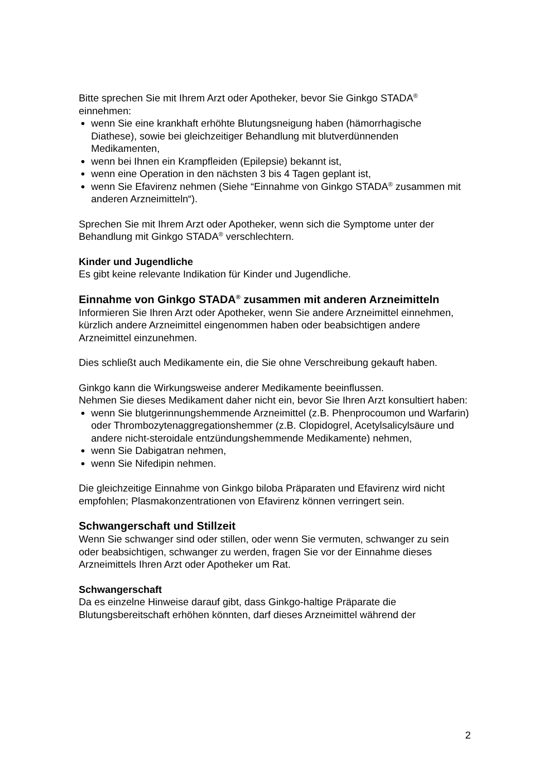Bitte sprechen Sie mit Ihrem Arzt oder Apotheker, bevor Sie Ginkgo STADA<sup>®</sup> einnehmen:
wenn Sie eine krankhaft erhöhte Blutungsneigung haben (hämorrhagische Diathese), sowie bei gleichzeitiger Behandlung mit blutverdünnenden Medikamenten,
wenn bei Ihnen ein Krampfleiden (Epilepsie) bekannt ist,
wenn eine Operation in den nächsten 3 bis 4 Tagen geplant ist,
wenn Sie Efavirenz nehmen (Siehe “Einnahme von Ginkgo STADA<sup>®</sup> zusammen mit anderen Arzneimitteln“).
Sprechen Sie mit Ihrem Arzt oder Apotheker, wenn sich die Symptome unter der Behandlung mit Ginkgo STADA<sup>®</sup> verschlechtern.
Kinder und Jugendliche
Es gibt keine relevante Indikation für Kinder und Jugendliche.
Einnahme von Ginkgo STADA<sup>®</sup> zusammen mit anderen Arzneimitteln
Informieren Sie Ihren Arzt oder Apotheker, wenn Sie andere Arzneimittel einnehmen, kürzlich andere Arzneimittel eingenommen haben oder beabsichtigen andere Arzneimittel einzunehmen.
Dies schließt auch Medikamente ein, die Sie ohne Verschreibung gekauft haben.
Ginkgo kann die Wirkungsweise anderer Medikamente beeinflussen.
Nehmen Sie dieses Medikament daher nicht ein, bevor Sie Ihren Arzt konsultiert haben:
wenn Sie blutgerinnungshemmende Arzneimittel (z.B. Phenprocoumon und Warfarin) oder Thrombozytenaggregationshemmer (z.B. Clopidogrel, Acetylsalicylsäure und andere nicht-steroidale entzündungshemmende Medikamente) nehmen,
wenn Sie Dabigatran nehmen,
wenn Sie Nifedipin nehmen.
Die gleichzeitige Einnahme von Ginkgo biloba Präparaten und Efavirenz wird nicht empfohlen; Plasmakonzentrationen von Efavirenz können verringert sein.
Schwangerschaft und Stillzeit
Wenn Sie schwanger sind oder stillen, oder wenn Sie vermuten, schwanger zu sein oder beabsichtigen, schwanger zu werden, fragen Sie vor der Einnahme dieses Arzneimittels Ihren Arzt oder Apotheker um Rat.
Schwangerschaft
Da es einzelne Hinweise darauf gibt, dass Ginkgo-haltige Präparate die Blutungsbereitschaft erhöhen könnten, darf dieses Arzneimittel während der
2